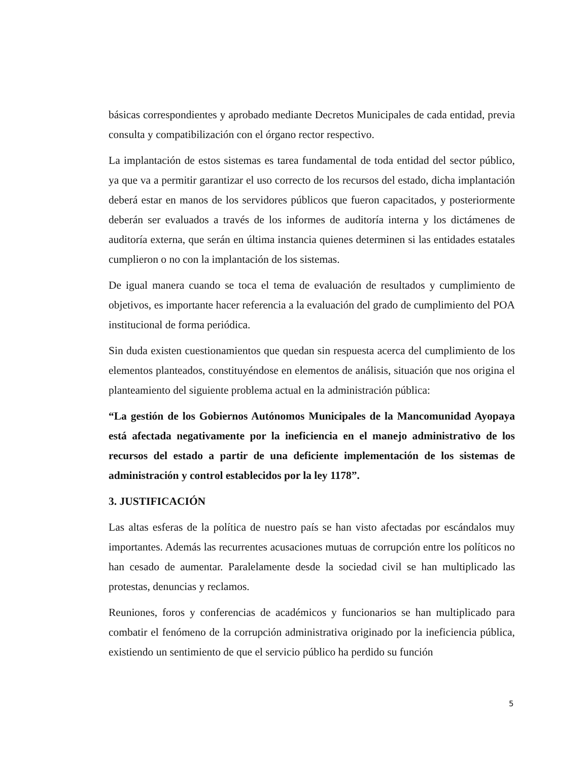básicas correspondientes y aprobado mediante Decretos Municipales de cada entidad, previa consulta y compatibilización con el órgano rector respectivo.
La implantación de estos sistemas es tarea fundamental de toda entidad del sector público, ya que va a permitir garantizar el uso correcto de los recursos del estado, dicha implantación deberá estar en manos de los servidores públicos que fueron capacitados, y posteriormente deberán ser evaluados a través de los informes de auditoría interna y los dictámenes de auditoría externa, que serán en última instancia quienes determinen si las entidades estatales cumplieron o no con la implantación de los sistemas.
De igual manera cuando se toca el tema de evaluación de resultados y cumplimiento de objetivos, es importante hacer referencia a la evaluación del grado de cumplimiento del POA institucional de forma periódica.
Sin duda existen cuestionamientos que quedan sin respuesta acerca del cumplimiento de los elementos planteados, constituyéndose en elementos de análisis, situación que nos origina el planteamiento del siguiente problema actual en la administración pública:
“La gestión de los Gobiernos Autónomos Municipales de la Mancomunidad Ayopaya está afectada negativamente por la ineficiencia en el manejo administrativo de los recursos del estado a partir de una deficiente implementación de los sistemas de administración y control establecidos por la ley 1178”.
3. JUSTIFICACIÓN
Las altas esferas de la política de nuestro país se han visto afectadas por escándalos muy importantes. Además las recurrentes acusaciones mutuas de corrupción entre los políticos no han cesado de aumentar. Paralelamente desde la sociedad civil se han multiplicado las protestas, denuncias y reclamos.
Reuniones, foros y conferencias de académicos y funcionarios se han multiplicado para combatir el fenómeno de la corrupción administrativa originado por la ineficiencia pública, existiendo un sentimiento de que el servicio público ha perdido su función
5